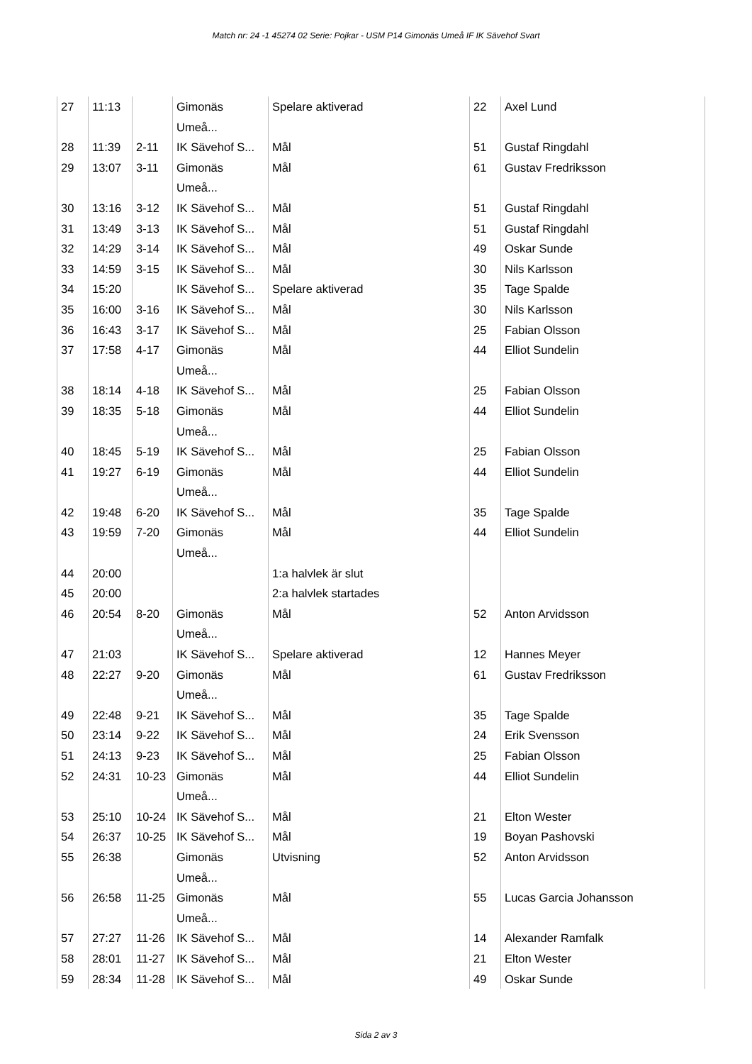Match nr: 24 -1 45274 02 Serie: Pojkar - USM P14 Gimonäs Umeå IF IK Sävehof Svart
| 27 | 11:13 | | Gimonäs Umeå... | Spelare aktiverad | 22 | Axel Lund |
| 28 | 11:39 | 2-11 | IK Sävehof S... | Mål | 51 | Gustaf Ringdahl |
| 29 | 13:07 | 3-11 | Gimonäs Umeå... | Mål | 61 | Gustav Fredriksson |
| 30 | 13:16 | 3-12 | IK Sävehof S... | Mål | 51 | Gustaf Ringdahl |
| 31 | 13:49 | 3-13 | IK Sävehof S... | Mål | 51 | Gustaf Ringdahl |
| 32 | 14:29 | 3-14 | IK Sävehof S... | Mål | 49 | Oskar Sunde |
| 33 | 14:59 | 3-15 | IK Sävehof S... | Mål | 30 | Nils Karlsson |
| 34 | 15:20 | | IK Sävehof S... | Spelare aktiverad | 35 | Tage Spalde |
| 35 | 16:00 | 3-16 | IK Sävehof S... | Mål | 30 | Nils Karlsson |
| 36 | 16:43 | 3-17 | IK Sävehof S... | Mål | 25 | Fabian Olsson |
| 37 | 17:58 | 4-17 | Gimonäs Umeå... | Mål | 44 | Elliot Sundelin |
| 38 | 18:14 | 4-18 | IK Sävehof S... | Mål | 25 | Fabian Olsson |
| 39 | 18:35 | 5-18 | Gimonäs Umeå... | Mål | 44 | Elliot Sundelin |
| 40 | 18:45 | 5-19 | IK Sävehof S... | Mål | 25 | Fabian Olsson |
| 41 | 19:27 | 6-19 | Gimonäs Umeå... | Mål | 44 | Elliot Sundelin |
| 42 | 19:48 | 6-20 | IK Sävehof S... | Mål | 35 | Tage Spalde |
| 43 | 19:59 | 7-20 | Gimonäs Umeå... | Mål | 44 | Elliot Sundelin |
| 44 | 20:00 | | | 1:a halvlek är slut | | |
| 45 | 20:00 | | | 2:a halvlek startades | | |
| 46 | 20:54 | 8-20 | Gimonäs Umeå... | Mål | 52 | Anton Arvidsson |
| 47 | 21:03 | | IK Sävehof S... | Spelare aktiverad | 12 | Hannes Meyer |
| 48 | 22:27 | 9-20 | Gimonäs Umeå... | Mål | 61 | Gustav Fredriksson |
| 49 | 22:48 | 9-21 | IK Sävehof S... | Mål | 35 | Tage Spalde |
| 50 | 23:14 | 9-22 | IK Sävehof S... | Mål | 24 | Erik Svensson |
| 51 | 24:13 | 9-23 | IK Sävehof S... | Mål | 25 | Fabian Olsson |
| 52 | 24:31 | 10-23 | Gimonäs Umeå... | Mål | 44 | Elliot Sundelin |
| 53 | 25:10 | 10-24 | IK Sävehof S... | Mål | 21 | Elton Wester |
| 54 | 26:37 | 10-25 | IK Sävehof S... | Mål | 19 | Boyan Pashovski |
| 55 | 26:38 | | Gimonäs Umeå... | Utvisning | 52 | Anton Arvidsson |
| 56 | 26:58 | 11-25 | Gimonäs Umeå... | Mål | 55 | Lucas Garcia Johansson |
| 57 | 27:27 | 11-26 | IK Sävehof S... | Mål | 14 | Alexander Ramfalk |
| 58 | 28:01 | 11-27 | IK Sävehof S... | Mål | 21 | Elton Wester |
| 59 | 28:34 | 11-28 | IK Sävehof S... | Mål | 49 | Oskar Sunde |
Sida 2 av 3